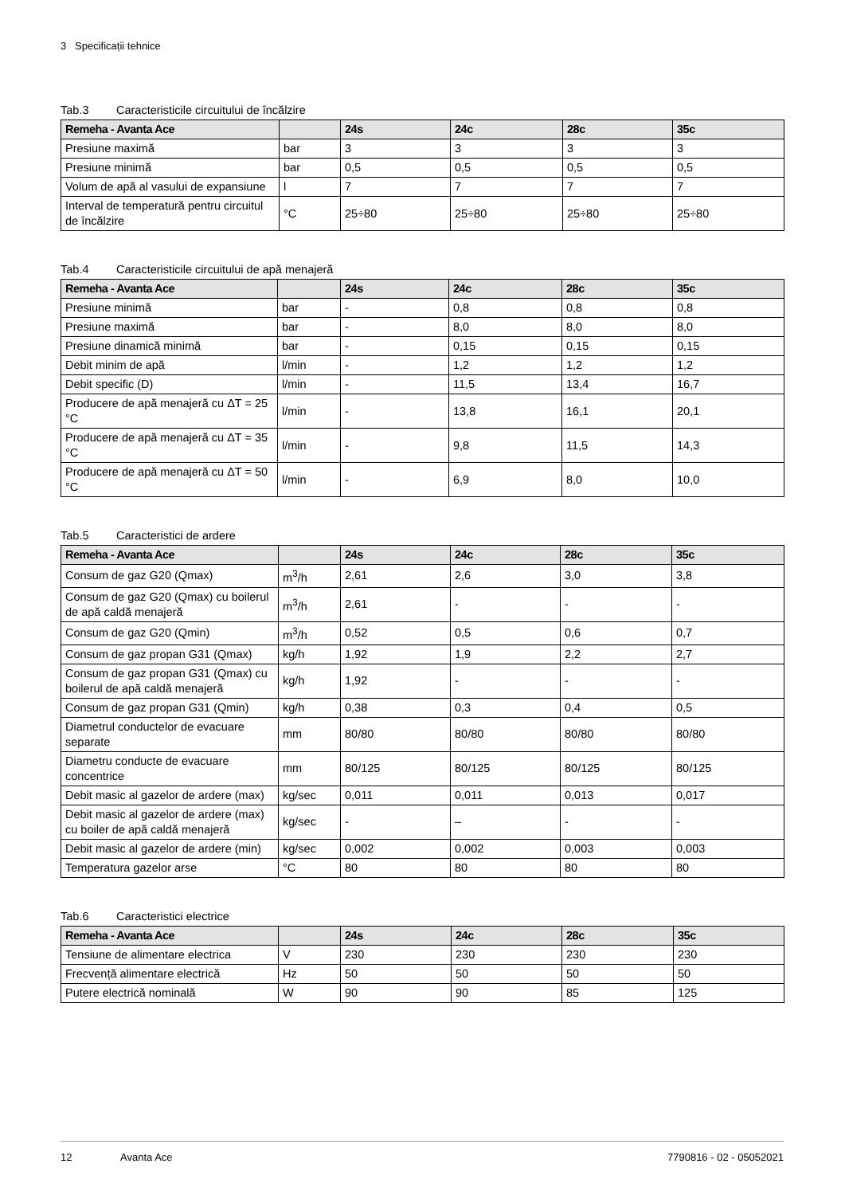3 Specificații tehnice
Tab.3 Caracteristicile circuitului de încălzire
| Remeha - Avanta Ace | | 24s | 24c | 28c | 35c |
| --- | --- | --- | --- | --- | --- |
| Presiune maximă | bar | 3 | 3 | 3 | 3 |
| Presiune minimă | bar | 0,5 | 0,5 | 0,5 | 0,5 |
| Volum de apă al vasului de expansiune | l | 7 | 7 | 7 | 7 |
| Interval de temperatură pentru circuitul de încălzire | °C | 25÷80 | 25÷80 | 25÷80 | 25÷80 |
Tab.4 Caracteristicile circuitului de apă menajeră
| Remeha - Avanta Ace | | 24s | 24c | 28c | 35c |
| --- | --- | --- | --- | --- | --- |
| Presiune minimă | bar | - | 0,8 | 0,8 | 0,8 |
| Presiune maximă | bar | - | 8,0 | 8,0 | 8,0 |
| Presiune dinamică minimă | bar | - | 0,15 | 0,15 | 0,15 |
| Debit minim de apă | l/min | - | 1,2 | 1,2 | 1,2 |
| Debit specific (D) | l/min | - | 11,5 | 13,4 | 16,7 |
| Producere de apă menajeră cu ΔT = 25 °C | l/min | - | 13,8 | 16,1 | 20,1 |
| Producere de apă menajeră cu ΔT = 35 °C | l/min | - | 9,8 | 11,5 | 14,3 |
| Producere de apă menajeră cu ΔT = 50 °C | l/min | - | 6,9 | 8,0 | 10,0 |
Tab.5 Caracteristici de ardere
| Remeha - Avanta Ace | | 24s | 24c | 28c | 35c |
| --- | --- | --- | --- | --- | --- |
| Consum de gaz G20 (Qmax) | m<sup>3</sup>/h | 2,61 | 2,6 | 3,0 | 3,8 |
| Consum de gaz G20 (Qmax) cu boilerul de apă caldă menajeră | m<sup>3</sup>/h | 2,61 | - | - | - |
| Consum de gaz G20 (Qmin) | m<sup>3</sup>/h | 0,52 | 0,5 | 0,6 | 0,7 |
| Consum de gaz propan G31 (Qmax) | kg/h | 1,92 | 1,9 | 2,2 | 2,7 |
| Consum de gaz propan G31 (Qmax) cu boilerul de apă caldă menajeră | kg/h | 1,92 | - | - | - |
| Consum de gaz propan G31 (Qmin) | kg/h | 0,38 | 0,3 | 0,4 | 0,5 |
| Diametrul conductelor de evacuare separate | mm | 80/80 | 80/80 | 80/80 | 80/80 |
| Diametru conducte de evacuare concentrice | mm | 80/125 | 80/125 | 80/125 | 80/125 |
| Debit masic al gazelor de ardere (max) | kg/sec | 0,011 | 0,011 | 0,013 | 0,017 |
| Debit masic al gazelor de ardere (max) cu boiler de apă caldă menajeră | kg/sec | - | – | - | - |
| Debit masic al gazelor de ardere (min) | kg/sec | 0,002 | 0,002 | 0,003 | 0,003 |
| Temperatura gazelor arse | °C | 80 | 80 | 80 | 80 |
Tab.6 Caracteristici electrice
| Remeha - Avanta Ace | | 24s | 24c | 28c | 35c |
| --- | --- | --- | --- | --- | --- |
| Tensiune de alimentare electrica | V | 230 | 230 | 230 | 230 |
| Frecvență alimentare electrică | Hz | 50 | 50 | 50 | 50 |
| Putere electrică nominală | W | 90 | 90 | 85 | 125 |
12 Avanta Ace 7790816 - 02 - 05052021